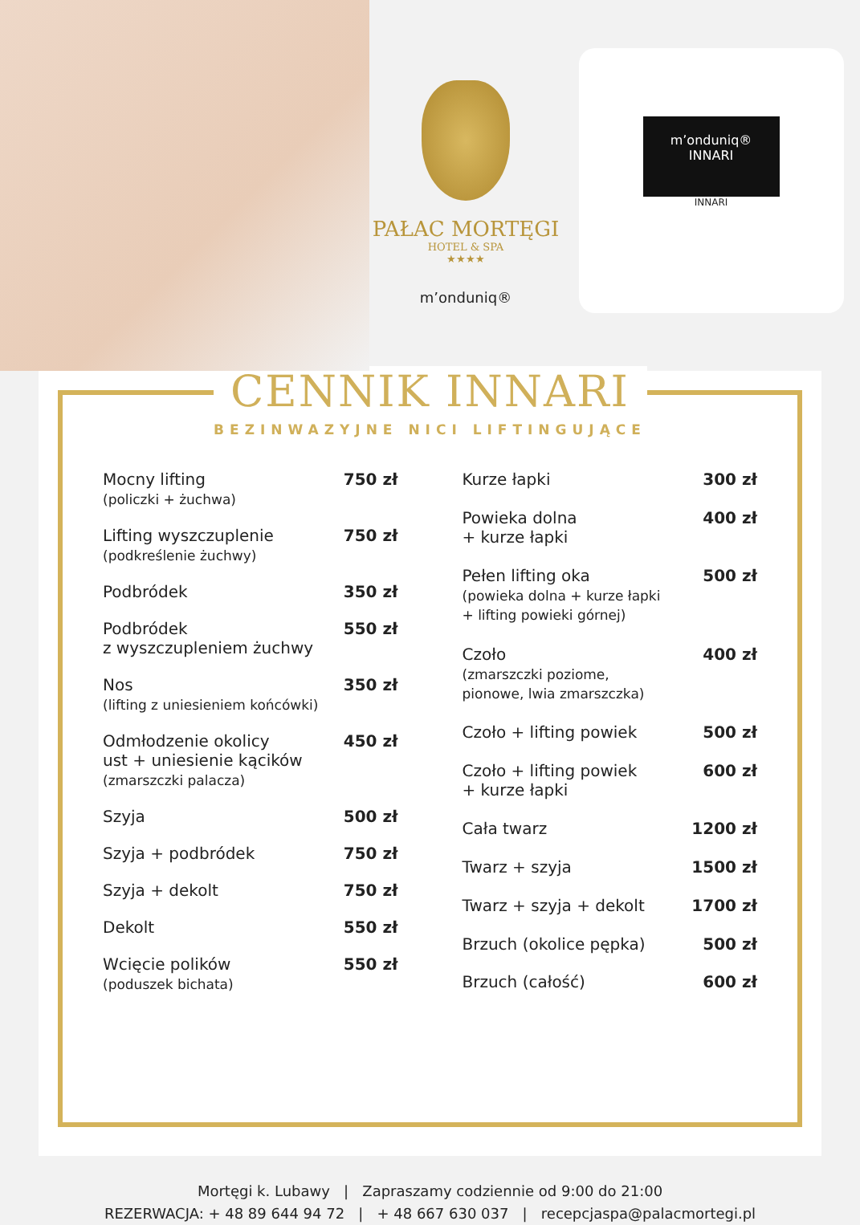PAŁAC MORTĘGI
HOTEL & SPA
★★★★
m’onduniq®
m’onduniq®
INNARI
INNARI
CENNIK INNARI
BEZINWAZYJNE NICI LIFTINGUJĄCE
| Mocny lifting (policzki + żuchwa) | 750 zł |
| Lifting wyszczuplenie (podkreślenie żuchwy) | 750 zł |
| Podbródek | 350 zł |
| Podbródek z wyszczupleniem żuchwy | 550 zł |
| Nos (lifting z uniesieniem końcówki) | 350 zł |
| Odmłodzenie okolicy ust + uniesienie kącików (zmarszczki palacza) | 450 zł |
| Szyja | 500 zł |
| Szyja + podbródek | 750 zł |
| Szyja + dekolt | 750 zł |
| Dekolt | 550 zł |
| Wcięcie polików (poduszek bichata) | 550 zł |
| Kurze łapki | 300 zł |
| Powieka dolna + kurze łapki | 400 zł |
| Pełen lifting oka (powieka dolna + kurze łapki + lifting powieki górnej) | 500 zł |
| Czoło (zmarszczki poziome, pionowe, lwia zmarszczka) | 400 zł |
| Czoło + lifting powiek | 500 zł |
| Czoło + lifting powiek + kurze łapki | 600 zł |
| Cała twarz | 1200 zł |
| Twarz + szyja | 1500 zł |
| Twarz + szyja + dekolt | 1700 zł |
| Brzuch (okolice pępka) | 500 zł |
| Brzuch (całość) | 600 zł |
Mortęgi k. Lubawy | Zapraszamy codziennie od 9:00 do 21:00
REZERWACJA: + 48 89 644 94 72 | + 48 667 630 037 | recepcjaspa@palacmortegi.pl